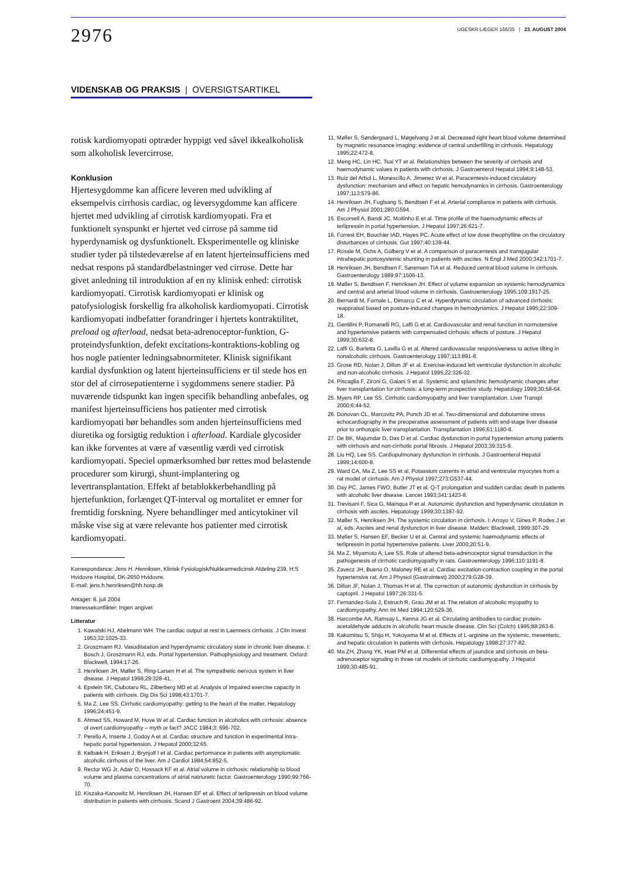2976
UGESKR LÆGER 166/35 | 23. AUGUST 2004
VIDENSKAB OG PRAKSIS | OVERSIGTSARTIKEL
rotisk kardiomyopati optræder hyppigt ved såvel ikkealkoholisk som alkoholisk levercirrose.
Konklusion
Hjertesygdomme kan afficere leveren med udvikling af eksempelvis cirrhosis cardiac, og leversygdomme kan afficere hjertet med udvikling af cirrotisk kardiomyopati. Fra et funktionelt synspunkt er hjertet ved cirrose på samme tid hyperdynamisk og dysfunktionelt. Eksperimentelle og kliniske studier tyder på tilstedeværelse af en latent hjerteinsufficiens med nedsat respons på standardbelastninger ved cirrose. Dette har givet anledning til introduktion af en ny klinisk enhed: cirrotisk kardiomyopati. Cirrotisk kardiomyopati er klinisk og patofysiologisk forskellig fra alkoholisk kardiomyopati. Cirrotisk kardiomyopati indbefatter forandringer i hjertets kontraktilitet, preload og afterload, nedsat beta-adrenoceptor-funktion, G-proteindysfunktion, defekt excitations-kontraktions-kobling og hos nogle patienter ledningsabnormiteter. Klinisk signifikant kardial dysfunktion og latent hjerteinsufficiens er til stede hos en stor del af cirrosepatienterne i sygdommens senere stadier. På nuværende tidspunkt kan ingen specifik behandling anbefales, og manifest hjerteinsufficiens hos patienter med cirrotisk kardiomyopati bør behandles som anden hjerteinsufficiens med diuretika og forsigtig reduktion i afterload. Kardiale glycosider kan ikke forventes at være af væsentlig værdi ved cirrotisk kardiomyopati. Speciel opmærksomhed bør rettes mod belastende procedurer som kirurgi, shunt-implantering og levertransplantation. Effekt af betablokkerbehandling på hjertefunktion, forlænget QT-interval og mortalitet er emner for fremtidig forskning. Nyere behandlinger med anticytokiner vil måske vise sig at være relevante hos patienter med cirrotisk kardiomyopati.
Korrespondance: Jens H. Henriksen, Klinisk Fysiologisk/Nuklearmedicinsk Afdeling 239, H:S Hvidovre Hospital, DK-2650 Hvidovre.
E-mail: jens.h.henriksen@hh.hosp.dk
Antaget: 8. juli 2004
Interessekonflikter: Ingen angivet
Litteratur
1. Kowalski HJ, Abelmann WH. The cardiac output at rest in Laennecs cirrhosis. J Clin Invest 1953;32:1025-33.
2. Groszmann RJ. Vasodilatation and hyperdynamic circulatory state in chronic liver disease. I: Bosch J, Groszmann RJ, eds. Portal hypertension. Pathophysiology and treatment. Oxford: Blackwell, 1994:17-26.
3. Henriksen JH, Møller S, Ring-Larsen H et al. The sympathetic nervous system in liver disease. J Hepatol 1998;29:328-41.
4. Epstein SK, Ciubotaru RL, Zilberberg MD et al. Analysis of impaired exercise capacity in patients with cirrhosis. Dig Dis Sci 1998;43:1701-7.
5. Ma Z, Lee SS. Cirrhotic cardiomyopathy: getting to the heart of the matter. Hepatology 1996;24:451-9.
6. Ahmed SS, Howard M, Hove W et al. Cardiac function in alcoholics with cirrhosis: absence of overt cardiomyopathy – myth or fact? JACC 1984;3: 696-702.
7. Perello A, Inserte J, Godoy A et al. Cardiac structure and function in experimental intra-hepatic portal hypertension. J Hepatol 2000;32:65.
8. Kelbæk H, Eriksen J, Brynjolf I et al. Cardiac performance in patients with asymptomatic alcoholic cirrhosis of the liver. Am J Cardiol 1984;54:852-5.
9. Rector WG Jr, Adair O, Hossack KF et al. Atrial volume in cirrhosis: relationship to blood volume and plasma concentrations of atrial natriuretic factor. Gastroenterology 1990;99:766-70.
10. Kiszaka-Kanowitz M, Henriksen JH, Hansen EF et al. Effect of terlipressin on blood volume distribution in patients with cirrhosis. Scand J Gastroent 2004;39:486-92.
11. Møller S, Søndergaard L, Møgelvang J et al. Decreased right heart blood volume determined by magnetic resonance imaging: evidence of central underfilling in cirrhosis. Hepatology 1995;22:472-8.
12. Meng HC, Lin HC, Tsai YT et al. Relationships between the severity of cirrhosis and haemodynamic values in patients with cirrhosis. J Gastroenterol Hepatol 1994;9:148-53.
13. Ruiz del Arbol L, Monescillo A, Jimenez W et al. Paracentesis-induced circulatory dysfunction: mechanism and effect on hepatic hemodynamics in cirrhosis. Gastroenterology 1997;113:579-86.
14. Henriksen JH, Fuglsang S, Bendtsen F et al. Arterial compliance in patients with cirrhosis. Am J Physiol 2001;280:G594.
15. Escorsell A, Bandi JC, Moitinho E et al. Time profile of the haemodynamic effects of terlipressin in portal hypertension. J Hepatol 1997;26:621-7.
16. Forrest EH, Bouchier IAD, Hayes PC. Acute effect of low dose theophylline on the circulatory disturbances of cirrhosis. Gut 1997;40:139-44.
17. Rössle M, Ochs A, Gülberg V et al. A comparison of paracentesis and transjugular intrahepatic portosystemic shunting in patients with ascites. N Engl J Med 2000;342:1701-7.
18. Henriksen JH, Bendtsen F, Sørensen TIA et al. Reduced central blood volume in cirrhosis. Gastroenterology 1989;97:1506-13.
19. Møller S, Bendtsen F, Henriksen JH. Effect of volume expansion on systemic hemodynamics and central and arterial blood volume in cirrhosis. Gastroenterology 1995;109:1917-25.
20. Bernardi M, Fornale L, Dimarco C et al. Hyperdynamic circulation of advanced cirrhosis: reappraisal based on posture-induced changes in hemodynamics. J Hepatol 1995;22:309-18.
21. Gentilini P, Romanelli RG, Laffi G et al. Cardiovascular and renal function in normotensive and hypertensive patients with compensated cirrhosis: effects of posture. J Hepatol 1999;30:632-8.
22. Laffi G, Barletta G, Lavilla G et al. Altered cardiovascular responsiveness to active tilting in nonalcoholic cirrhosis. Gastroenterology 1997;113:891-8.
23. Grose RD, Nolan J, Dillon JF et al. Exercise-induced left ventricular dysfunction in alcoholic and non-alcoholic cirrhosis. J Hepatol 1995;22:326-32.
24. Piscaglia F, Zironi G, Gaiani S et al. Systemic and splanchnic hemodynamic changes after liver transplantation for cirrhosis: a long-term prospective study. Hepatology 1999;30:58-64.
25. Myers RP, Lee SS. Cirrhotic cardiomyopathy and liver transplantation. Liver Transpl 2000;6:44-52.
26. Donovan CL, Marcovitz PA, Punch JD et al. Two-dimensional and dobutamine stress echocardiography in the preoperative assessment of patients with end-stage liver disease prior to orthotopic liver transplantation. Transplantation 1996;61:1180-8.
27. De BK, Majumdar D, Das D et al. Cardiac dysfunction in portal hypertension among patients with cirrhosis and non-cirrhotic portal fibrosis. J Hepatol 2003;39:315-9.
28. Liu HQ, Lee SS. Cardiopulmonary dysfunction in cirrhosis. J Gastroenterol Hepatol 1999;14:600-8.
29. Ward CA, Ma Z, Lee SS et al. Potassium currents in atrial and ventricular myocytes from a rat model of cirrhosis. Am J Physiol 1997;273:G537-44.
30. Day PC, James FWO, Butler JT et al. Q-T prolongation and sudden cardiac death in patients with alcoholic liver disease. Lancet 1993;341:1423-8.
31. Trevisani F, Sica G, Mainqua P et al. Autonomic dysfunction and hyperdynamic circulation in cirrhosis with ascites. Hepatology 1999;30:1387-92.
32. Møller S, Henriksen JH. The systemic circulation in cirrhosis. I: Arroyo V, Gines P, Rodes J et al, eds. Ascites and renal dysfunction in liver disease. Malden: Blackwell, 1999:307-29.
33. Møller S, Hansen EF, Becker U et al. Central and systemic haemodynamic effects of terlipressin in portal hypertensive patients. Liver 2000;20:51-9.
34. Ma Z, Miyamoto A, Lee SS. Role of altered beta-adrenoceptor signal transduction in the pathogenesis of cirrhotic cardiomyopathy in rats. Gastroenterology 1996;110:1191-8.
35. Zavecz JH, Bueno O, Maloney RE et al. Cardiac excitation-contraction coupling in the portal hypertensive rat. Am J Physiol (Gastrointest) 2000;279:G28-39.
36. Dillon JF, Nolan J, Thomas H et al. The correction of autonomic dysfunction in cirrhosis by captopril. J Hepatol 1997;26:331-5.
37. Fernandez-Sola J, Estruch R, Grau JM et al. The relation of alcoholic myopathy to cardiomyopathy. Ann Int Med 1994;120:529-36.
38. Harcombe AA, Ramsay L, Kenna JG et al. Circulating antibodies to cardiac protein-acetaldehyde adducts in alcoholic heart muscle disease. Clin Sci (Colch) 1995;88:263-8.
39. Kakumitsu S, Shijo H, Yokoyama M et al. Effects of L-arginine on the systemic, mesenteric, and hepatic circulation in patients with cirrhosis. Hepatology 1998;27:377-82.
40. Ma ZH, Zhang YK, Huet PM et al. Differential effects of jaundice and cirrhosis on beta-adrenoceptor signaling in three rat models of cirrhotic cardiomyopathy. J Hepatol 1999;30:485-91.